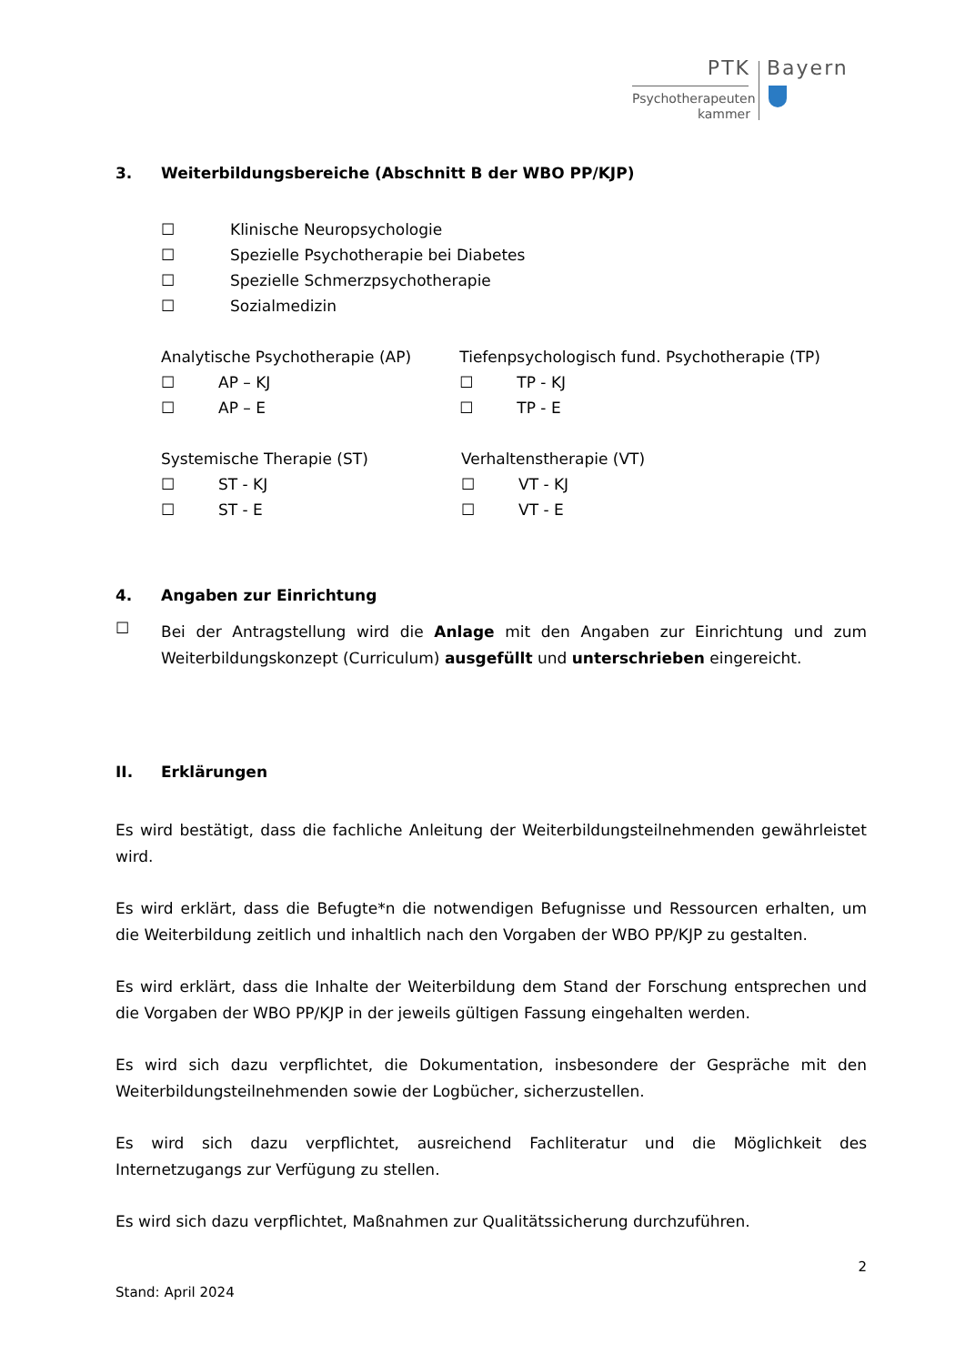PTK
Psychotherapeuten
kammer
Bayern
3. Weiterbildungsbereiche (Abschnitt B der WBO PP/KJP)
☐ Klinische Neuropsychologie
☐ Spezielle Psychotherapie bei Diabetes
☐ Spezielle Schmerzpsychotherapie
☐ Sozialmedizin
Analytische Psychotherapie (AP)
☐ AP – KJ
☐ AP – E
Tiefenpsychologisch fund. Psychotherapie (TP)
☐ TP - KJ
☐ TP - E
Systemische Therapie (ST)
☐ ST - KJ
☐ ST - E
Verhaltenstherapie (VT)
☐ VT - KJ
☐ VT - E
4. Angaben zur Einrichtung
☐
Bei der Antragstellung wird die Anlage mit den Angaben zur Einrichtung und zum Weiterbildungskonzept (Curriculum) ausgefüllt und unterschrieben eingereicht.
II. Erklärungen
Es wird bestätigt, dass die fachliche Anleitung der Weiterbildungsteilnehmenden gewährleistet wird.
Es wird erklärt, dass die Befugte*n die notwendigen Befugnisse und Ressourcen erhalten, um die Weiterbildung zeitlich und inhaltlich nach den Vorgaben der WBO PP/KJP zu gestalten.
Es wird erklärt, dass die Inhalte der Weiterbildung dem Stand der Forschung entsprechen und die Vorgaben der WBO PP/KJP in der jeweils gültigen Fassung eingehalten werden.
Es wird sich dazu verpflichtet, die Dokumentation, insbesondere der Gespräche mit den Weiterbildungsteilnehmenden sowie der Logbücher, sicherzustellen.
Es wird sich dazu verpflichtet, ausreichend Fachliteratur und die Möglichkeit des Internetzugangs zur Verfügung zu stellen.
Es wird sich dazu verpflichtet, Maßnahmen zur Qualitätssicherung durchzuführen.
2
Stand: April 2024